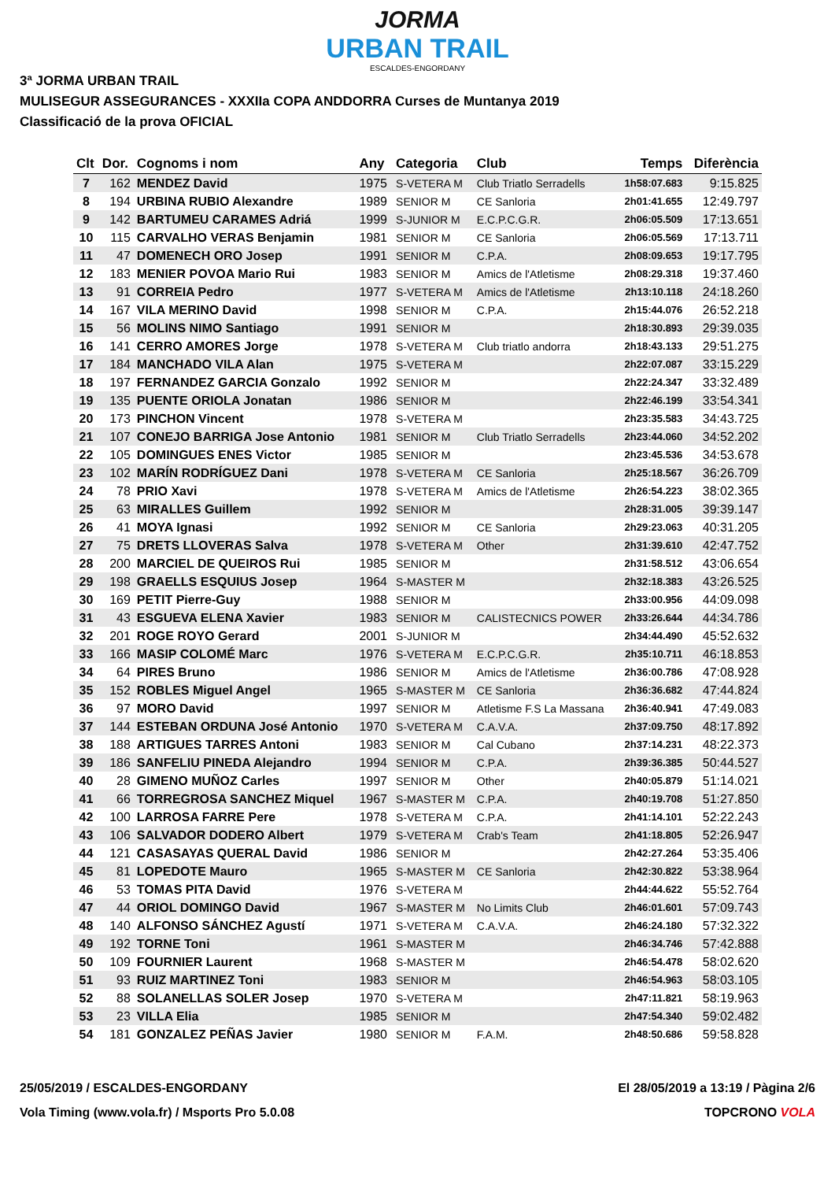JORMA
URBAN TRAIL
ESCALDES-ENGORDANY
3ª JORMA URBAN TRAIL
MULISEGUR ASSEGURANCES - XXXIIa COPA ANDDORRA Curses de Muntanya 2019
Classificació de la prova OFICIAL
| Clt | Dor. | Cognoms i nom | Any | Categoria | Club | Temps | Diferència |
| --- | --- | --- | --- | --- | --- | --- | --- |
| 7 | 162 | MENDEZ David | 1975 | S-VETERA M | Club Triatlo Serradells | 1h58:07.683 | 9:15.825 |
| 8 | 194 | URBINA RUBIO Alexandre | 1989 | SENIOR M | CE Sanloria | 2h01:41.655 | 12:49.797 |
| 9 | 142 | BARTUMEU CARAMES Adriá | 1999 | S-JUNIOR M | E.C.P.C.G.R. | 2h06:05.509 | 17:13.651 |
| 10 | 115 | CARVALHO VERAS Benjamin | 1981 | SENIOR M | CE Sanloria | 2h06:05.569 | 17:13.711 |
| 11 | 47 | DOMENECH ORO Josep | 1991 | SENIOR M | C.P.A. | 2h08:09.653 | 19:17.795 |
| 12 | 183 | MENIER POVOA Mario Rui | 1983 | SENIOR M | Amics de l'Atletisme | 2h08:29.318 | 19:37.460 |
| 13 | 91 | CORREIA Pedro | 1977 | S-VETERA M | Amics de l'Atletisme | 2h13:10.118 | 24:18.260 |
| 14 | 167 | VILA MERINO David | 1998 | SENIOR M | C.P.A. | 2h15:44.076 | 26:52.218 |
| 15 | 56 | MOLINS NIMO Santiago | 1991 | SENIOR M | | 2h18:30.893 | 29:39.035 |
| 16 | 141 | CERRO AMORES Jorge | 1978 | S-VETERA M | Club triatlo andorra | 2h18:43.133 | 29:51.275 |
| 17 | 184 | MANCHADO VILA Alan | 1975 | S-VETERA M | | 2h22:07.087 | 33:15.229 |
| 18 | 197 | FERNANDEZ GARCIA Gonzalo | 1992 | SENIOR M | | 2h22:24.347 | 33:32.489 |
| 19 | 135 | PUENTE ORIOLA Jonatan | 1986 | SENIOR M | | 2h22:46.199 | 33:54.341 |
| 20 | 173 | PINCHON Vincent | 1978 | S-VETERA M | | 2h23:35.583 | 34:43.725 |
| 21 | 107 | CONEJO BARRIGA Jose Antonio | 1981 | SENIOR M | Club Triatlo Serradells | 2h23:44.060 | 34:52.202 |
| 22 | 105 | DOMINGUES ENES Victor | 1985 | SENIOR M | | 2h23:45.536 | 34:53.678 |
| 23 | 102 | MARÍN RODRÍGUEZ Dani | 1978 | S-VETERA M | CE Sanloria | 2h25:18.567 | 36:26.709 |
| 24 | 78 | PRIO Xavi | 1978 | S-VETERA M | Amics de l'Atletisme | 2h26:54.223 | 38:02.365 |
| 25 | 63 | MIRALLES Guillem | 1992 | SENIOR M | | 2h28:31.005 | 39:39.147 |
| 26 | 41 | MOYA Ignasi | 1992 | SENIOR M | CE Sanloria | 2h29:23.063 | 40:31.205 |
| 27 | 75 | DRETS LLOVERAS Salva | 1978 | S-VETERA M | Other | 2h31:39.610 | 42:47.752 |
| 28 | 200 | MARCIEL DE QUEIROS Rui | 1985 | SENIOR M | | 2h31:58.512 | 43:06.654 |
| 29 | 198 | GRAELLS ESQUIUS Josep | 1964 | S-MASTER M | | 2h32:18.383 | 43:26.525 |
| 30 | 169 | PETIT Pierre-Guy | 1988 | SENIOR M | | 2h33:00.956 | 44:09.098 |
| 31 | 43 | ESGUEVA ELENA Xavier | 1983 | SENIOR M | CALISTECNICS POWER | 2h33:26.644 | 44:34.786 |
| 32 | 201 | ROGE ROYO Gerard | 2001 | S-JUNIOR M | | 2h34:44.490 | 45:52.632 |
| 33 | 166 | MASIP COLOMÉ Marc | 1976 | S-VETERA M | E.C.P.C.G.R. | 2h35:10.711 | 46:18.853 |
| 34 | 64 | PIRES Bruno | 1986 | SENIOR M | Amics de l'Atletisme | 2h36:00.786 | 47:08.928 |
| 35 | 152 | ROBLES Miguel Angel | 1965 | S-MASTER M | CE Sanloria | 2h36:36.682 | 47:44.824 |
| 36 | 97 | MORO David | 1997 | SENIOR M | Atletisme F.S La Massana | 2h36:40.941 | 47:49.083 |
| 37 | 144 | ESTEBAN ORDUNA José Antonio | 1970 | S-VETERA M | C.A.V.A. | 2h37:09.750 | 48:17.892 |
| 38 | 188 | ARTIGUES TARRES Antoni | 1983 | SENIOR M | Cal Cubano | 2h37:14.231 | 48:22.373 |
| 39 | 186 | SANFELIU PINEDA Alejandro | 1994 | SENIOR M | C.P.A. | 2h39:36.385 | 50:44.527 |
| 40 | 28 | GIMENO MUÑOZ Carles | 1997 | SENIOR M | Other | 2h40:05.879 | 51:14.021 |
| 41 | 66 | TORREGROSA SANCHEZ Miquel | 1967 | S-MASTER M | C.P.A. | 2h40:19.708 | 51:27.850 |
| 42 | 100 | LARROSA FARRE Pere | 1978 | S-VETERA M | C.P.A. | 2h41:14.101 | 52:22.243 |
| 43 | 106 | SALVADOR DODERO Albert | 1979 | S-VETERA M | Crab's Team | 2h41:18.805 | 52:26.947 |
| 44 | 121 | CASASAYAS QUERAL David | 1986 | SENIOR M | | 2h42:27.264 | 53:35.406 |
| 45 | 81 | LOPEDOTE Mauro | 1965 | S-MASTER M | CE Sanloria | 2h42:30.822 | 53:38.964 |
| 46 | 53 | TOMAS PITA David | 1976 | S-VETERA M | | 2h44:44.622 | 55:52.764 |
| 47 | 44 | ORIOL DOMINGO David | 1967 | S-MASTER M | No Limits Club | 2h46:01.601 | 57:09.743 |
| 48 | 140 | ALFONSO SÁNCHEZ Agustí | 1971 | S-VETERA M | C.A.V.A. | 2h46:24.180 | 57:32.322 |
| 49 | 192 | TORNE Toni | 1961 | S-MASTER M | | 2h46:34.746 | 57:42.888 |
| 50 | 109 | FOURNIER Laurent | 1968 | S-MASTER M | | 2h46:54.478 | 58:02.620 |
| 51 | 93 | RUIZ MARTINEZ Toni | 1983 | SENIOR M | | 2h46:54.963 | 58:03.105 |
| 52 | 88 | SOLANELLAS SOLER Josep | 1970 | S-VETERA M | | 2h47:11.821 | 58:19.963 |
| 53 | 23 | VILLA Elia | 1985 | SENIOR M | | 2h47:54.340 | 59:02.482 |
| 54 | 181 | GONZALEZ PEÑAS Javier | 1980 | SENIOR M | F.A.M. | 2h48:50.686 | 59:58.828 |
25/05/2019 / ESCALDES-ENGORDANY El 28/05/2019 a 13:19 / Pàgina 2/6
Vola Timing (www.vola.fr) / Msports Pro 5.0.08 TOPCRONO VOLA